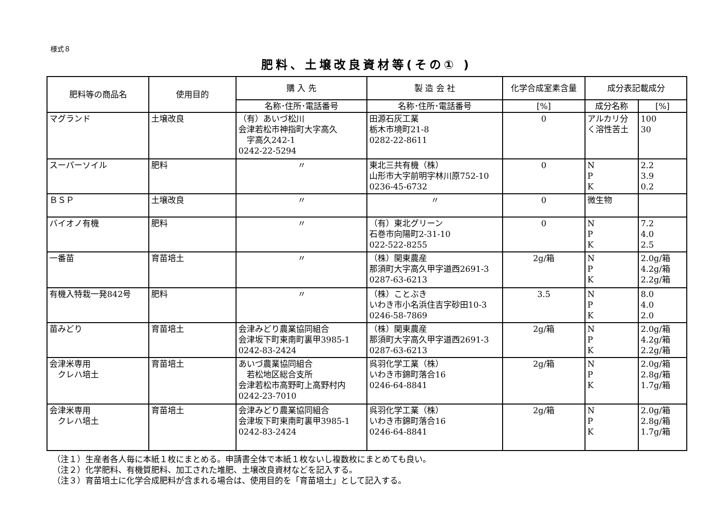様式８
肥料、土壌改良資材等(その① )
| 肥料等の商品名 | 使用目的 | 購 入 先 | 製 造 会 社 | 化学合成室素含量 | 成分表記載成分 | |
| --- | --- | --- | --- | --- | --- | --- |
| | | 名称･住所･電話番号 | 名称･住所･電話番号 | [%] | 成分名称 | [%] |
| マグランド | 土壌改良 | （有）あいづ松川 会津若松市神指町大字高久 字高久242-1 0242-22-5294 | 田源石灰工業 栃木市境町21-8 0282-22-8611 | 0 | アルカリ分 く溶性苦土 | 100 30 |
| スーパーソイル | 肥料 | 〃 | 東北三共有機（株） 山形市大字前明字林川原752-10 0236-45-6732 | 0 | N P K | 2.2 3.9 0.2 |
| ＢＳＰ | 土壌改良 | 〃 | 〃 | 0 | 微生物 | |
| バイオノ有機 | 肥料 | 〃 | （有）東北グリーン 石巻市向陽町2-31-10 022-522-8255 | 0 | N P K | 7.2 4.0 2.5 |
| 一番苗 | 育苗培土 | 〃 | （株）関東農産 那須町大字高久甲字道西2691-3 0287-63-6213 | 2g/箱 | N P K | 2.0g/箱 4.2g/箱 2.2g/箱 |
| 有機入特栽一発842号 | 肥料 | 〃 | （株）ことぶき いわき市小名浜住吉字砂田10-3 0246-58-7869 | 3.5 | N P K | 8.0 4.0 2.0 |
| 苗みどり | 育苗培土 | 会津みどり農業協同組合 会津坂下町東南町裏甲3985-1 0242-83-2424 | （株）関東農産 那須町大字高久甲字道西2691-3 0287-63-6213 | 2g/箱 | N P K | 2.0g/箱 4.2g/箱 2.2g/箱 |
| 会津米専用 クレハ培土 | 育苗培土 | あいづ農業協同組合 若松地区総合支所 会津若松市高野町上高野村内 0242-23-7010 | 呉羽化学工業（株） いわき市錦町落合16 0246-64-8841 | 2g/箱 | N P K | 2.0g/箱 2.8g/箱 1.7g/箱 |
| 会津米専用 クレハ培土 | 育苗培土 | 会津みどり農業協同組合 会津坂下町東南町裏甲3985-1 0242-83-2424 | 呉羽化学工業（株） いわき市錦町落合16 0246-64-8841 | 2g/箱 | N P K | 2.0g/箱 2.8g/箱 1.7g/箱 |
（注１）生産者各人毎に本紙１枚にまとめる。申請書全体で本紙１枚ないし複数枚にまとめても良い。
（注２）化学肥料、有機質肥料、加工された堆肥、土壌改良資材などを記入する。
（注３）育苗培土に化学合成肥料が含まれる場合は、使用目的を「育苗培土」として記入する。